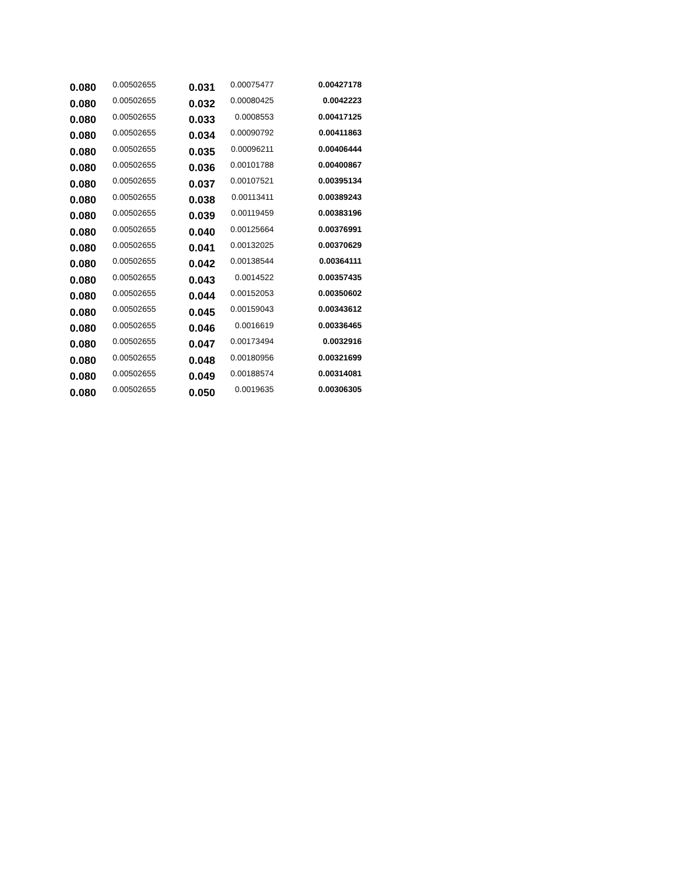| 0.080 | 0.00502655 | 0.031 | 0.00075477 | 0.00427178 |
| 0.080 | 0.00502655 | 0.032 | 0.00080425 | 0.0042223 |
| 0.080 | 0.00502655 | 0.033 | 0.0008553 | 0.00417125 |
| 0.080 | 0.00502655 | 0.034 | 0.00090792 | 0.00411863 |
| 0.080 | 0.00502655 | 0.035 | 0.00096211 | 0.00406444 |
| 0.080 | 0.00502655 | 0.036 | 0.00101788 | 0.00400867 |
| 0.080 | 0.00502655 | 0.037 | 0.00107521 | 0.00395134 |
| 0.080 | 0.00502655 | 0.038 | 0.00113411 | 0.00389243 |
| 0.080 | 0.00502655 | 0.039 | 0.00119459 | 0.00383196 |
| 0.080 | 0.00502655 | 0.040 | 0.00125664 | 0.00376991 |
| 0.080 | 0.00502655 | 0.041 | 0.00132025 | 0.00370629 |
| 0.080 | 0.00502655 | 0.042 | 0.00138544 | 0.00364111 |
| 0.080 | 0.00502655 | 0.043 | 0.0014522 | 0.00357435 |
| 0.080 | 0.00502655 | 0.044 | 0.00152053 | 0.00350602 |
| 0.080 | 0.00502655 | 0.045 | 0.00159043 | 0.00343612 |
| 0.080 | 0.00502655 | 0.046 | 0.0016619 | 0.00336465 |
| 0.080 | 0.00502655 | 0.047 | 0.00173494 | 0.0032916 |
| 0.080 | 0.00502655 | 0.048 | 0.00180956 | 0.00321699 |
| 0.080 | 0.00502655 | 0.049 | 0.00188574 | 0.00314081 |
| 0.080 | 0.00502655 | 0.050 | 0.0019635 | 0.00306305 |